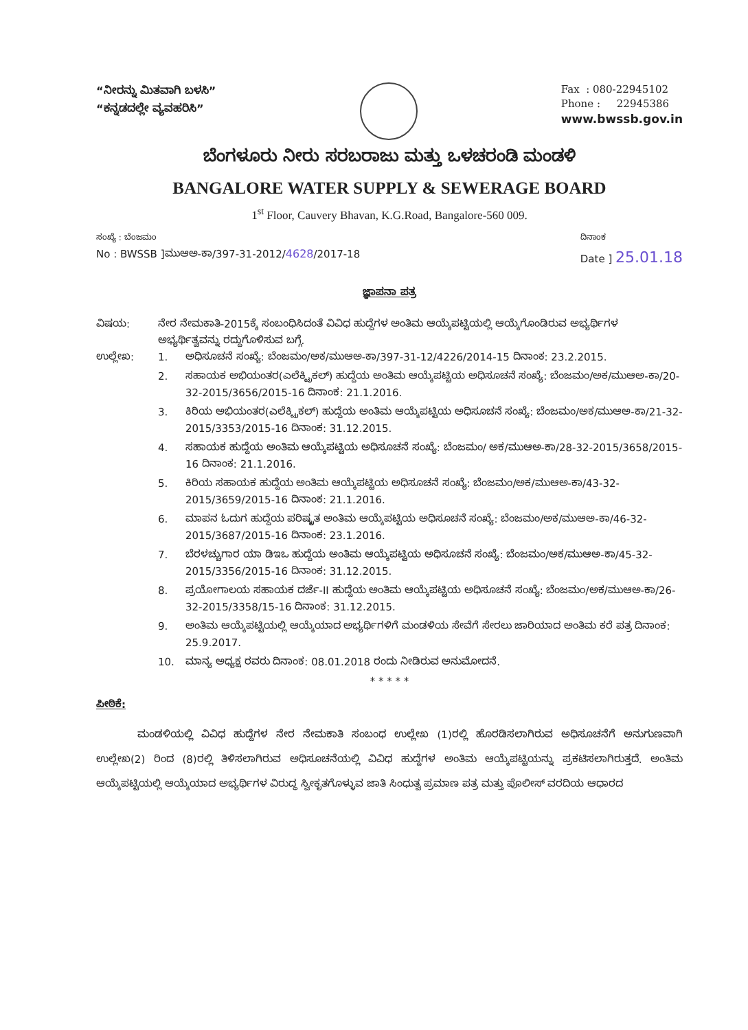“ನೀರನ್ನು ಮಿತವಾಗಿ ಬಳಸಿ”
“ಕನ್ನಡದಲ್ಲೇ ವ್ಯವಹರಿಸಿ”
Fax : 080-22945102
Phone : 22945386
www.bwssb.gov.in
ಬೆಂಗಳೂರು ನೀರು ಸರಬರಾಜು ಮತ್ತು ಒಳಚರಂಡಿ ಮಂಡಳಿ
BANGALORE WATER SUPPLY & SEWERAGE BOARD
1<sup>st</sup> Floor, Cauvery Bhavan, K.G.Road, Bangalore-560 009.
ಸಂಖ್ಯೆ : ಬೆಂಜಮಂ
No : BWSSB ]ಮುಆಅ-ಕಾ/397-31-2012/4628/2017-18
ದಿನಾಂಕ
Date ] 25.01.18
ಜ್ಞಾಪನಾ ಪತ್ರ
ವಿಷಯ: ನೇರ ನೇಮಕಾತಿ-2015ಕ್ಕೆ ಸಂಬಂಧಿಸಿದಂತೆ ವಿವಿಧ ಹುದ್ದೆಗಳ ಅಂತಿಮ ಆಯ್ಕೆಪಟ್ಟಿಯಲ್ಲಿ ಆಯ್ಕೆಗೊಂಡಿರುವ ಅಭ್ಯರ್ಥಿಗಳ ಅಭ್ಯರ್ಥಿತ್ವವನ್ನು ರದ್ದುಗೊಳಿಸುವ ಬಗ್ಗೆ.
ಉಲ್ಲೇಖ: 1. ಅಧಿಸೂಚನೆ ಸಂಖ್ಯೆ: ಬೆಂಜಮಂ/ಅಕ/ಮುಆಅ-ಕಾ/397-31-12/4226/2014-15 ದಿನಾಂಕ: 23.2.2015.
2. ಸಹಾಯಕ ಅಭಿಯಂತರ(ಎಲೆಕ್ಟ್ರಿಕಲ್) ಹುದ್ದೆಯ ಅಂತಿಮ ಆಯ್ಕೆಪಟ್ಟಿಯ ಅಧಿಸೂಚನೆ ಸಂಖ್ಯೆ: ಬೆಂಜಮಂ/ಅಕ/ಮುಆಅ-ಕಾ/20-32-2015/3656/2015-16 ದಿನಾಂಕ: 21.1.2016.
3. ಕಿರಿಯ ಅಭಿಯಂತರ(ಎಲೆಕ್ಟ್ರಿಕಲ್) ಹುದ್ದೆಯ ಅಂತಿಮ ಆಯ್ಕೆಪಟ್ಟಿಯ ಅಧಿಸೂಚನೆ ಸಂಖ್ಯೆ: ಬೆಂಜಮಂ/ಅಕ/ಮುಆಅ-ಕಾ/21-32-2015/3353/2015-16 ದಿನಾಂಕ: 31.12.2015.
4. ಸಹಾಯಕ ಹುದ್ದೆಯ ಅಂತಿಮ ಆಯ್ಕೆಪಟ್ಟಿಯ ಅಧಿಸೂಚನೆ ಸಂಖ್ಯೆ: ಬೆಂಜಮಂ/ ಅಕ/ಮುಆಅ-ಕಾ/28-32-2015/3658/2015-16 ದಿನಾಂಕ: 21.1.2016.
5. ಕಿರಿಯ ಸಹಾಯಕ ಹುದ್ದೆಯ ಅಂತಿಮ ಆಯ್ಕೆಪಟ್ಟಿಯ ಅಧಿಸೂಚನೆ ಸಂಖ್ಯೆ: ಬೆಂಜಮಂ/ಅಕ/ಮುಆಅ-ಕಾ/43-32-2015/3659/2015-16 ದಿನಾಂಕ: 21.1.2016.
6. ಮಾಪನ ಓದುಗ ಹುದ್ದೆಯ ಪರಿಷ್ಕೃತ ಅಂತಿಮ ಆಯ್ಕೆಪಟ್ಟಿಯ ಅಧಿಸೂಚನೆ ಸಂಖ್ಯೆ: ಬೆಂಜಮಂ/ಅಕ/ಮುಆಅ-ಕಾ/46-32-2015/3687/2015-16 ದಿನಾಂಕ: 23.1.2016.
7. ಬೆರಳಚ್ಚುಗಾರ ಯಾ ಡಿಇಒ ಹುದ್ದೆಯ ಅಂತಿಮ ಆಯ್ಕೆಪಟ್ಟಿಯ ಅಧಿಸೂಚನೆ ಸಂಖ್ಯೆ: ಬೆಂಜಮಂ/ಅಕ/ಮುಆಅ-ಕಾ/45-32-2015/3356/2015-16 ದಿನಾಂಕ: 31.12.2015.
8. ಪ್ರಯೋಗಾಲಯ ಸಹಾಯಕ ದರ್ಜೆ-II ಹುದ್ದೆಯ ಅಂತಿಮ ಆಯ್ಕೆಪಟ್ಟಿಯ ಅಧಿಸೂಚನೆ ಸಂಖ್ಯೆ: ಬೆಂಜಮಂ/ಅಕ/ಮುಆಅ-ಕಾ/26-32-2015/3358/15-16 ದಿನಾಂಕ: 31.12.2015.
9. ಅಂತಿಮ ಆಯ್ಕೆಪಟ್ಟಿಯಲ್ಲಿ ಆಯ್ಕೆಯಾದ ಅಭ್ಯರ್ಥಿಗಳಿಗೆ ಮಂಡಳಿಯ ಸೇವೆಗೆ ಸೇರಲು ಜಾರಿಯಾದ ಅಂತಿಮ ಕರೆ ಪತ್ರ ದಿನಾಂಕ: 25.9.2017.
10. ಮಾನ್ಯ ಅಧ್ಯಕ್ಷ ರವರು ದಿನಾಂಕ: 08.01.2018 ರಂದು ನೀಡಿರುವ ಅನುಮೋದನೆ.
* * * * *
ಪೀಠಿಕೆ:
ಮಂಡಳಿಯಲ್ಲಿ ವಿವಿಧ ಹುದ್ದೆಗಳ ನೇರ ನೇಮಕಾತಿ ಸಂಬಂಧ ಉಲ್ಲೇಖ (1)ರಲ್ಲಿ ಹೊರಡಿಸಲಾಗಿರುವ ಅಧಿಸೂಚನೆಗೆ ಅನುಗುಣವಾಗಿ ಉಲ್ಲೇಖ(2) ರಿಂದ (8)ರಲ್ಲಿ ತಿಳಿಸಲಾಗಿರುವ ಅಧಿಸೂಚನೆಯಲ್ಲಿ ವಿವಿಧ ಹುದ್ದೆಗಳ ಅಂತಿಮ ಆಯ್ಕೆಪಟ್ಟಿಯನ್ನು ಪ್ರಕಟಿಸಲಾಗಿರುತ್ತದೆ. ಅಂತಿಮ ಆಯ್ಕೆಪಟ್ಟಿಯಲ್ಲಿ ಆಯ್ಕೆಯಾದ ಅಭ್ಯರ್ಥಿಗಳ ವಿರುದ್ಧ ಸ್ವೀಕೃತಗೊಳ್ಳುವ ಜಾತಿ ಸಿಂಧುತ್ವ ಪ್ರಮಾಣ ಪತ್ರ ಮತ್ತು ಪೊಲೀಸ್ ವರದಿಯ ಆಧಾರದ